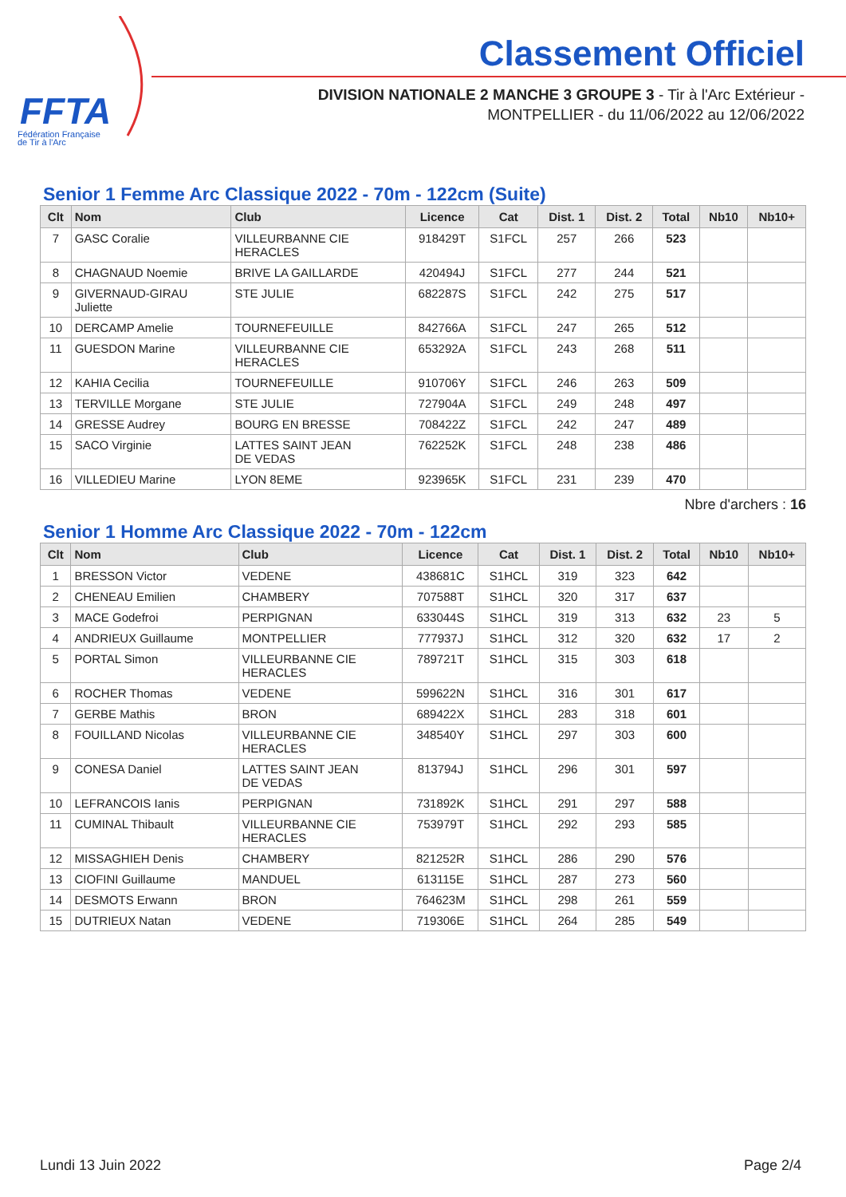FFTA
Fédération Française
de Tir à l'Arc
Classement Officiel
DIVISION NATIONALE 2 MANCHE 3 GROUPE 3 - Tir à l'Arc Extérieur -
MONTPELLIER - du 11/06/2022 au 12/06/2022
Senior 1 Femme Arc Classique 2022 - 70m - 122cm (Suite)
| Clt | Nom | Club | Licence | Cat | Dist. 1 | Dist. 2 | Total | Nb10 | Nb10+ |
| --- | --- | --- | --- | --- | --- | --- | --- | --- | --- |
| 7 | GASC Coralie | VILLEURBANNE CIE HERACLES | 918429T | S1FCL | 257 | 266 | 523 | | |
| 8 | CHAGNAUD Noemie | BRIVE LA GAILLARDE | 420494J | S1FCL | 277 | 244 | 521 | | |
| 9 | GIVERNAUD-GIRAU Juliette | STE JULIE | 682287S | S1FCL | 242 | 275 | 517 | | |
| 10 | DERCAMP Amelie | TOURNEFEUILLE | 842766A | S1FCL | 247 | 265 | 512 | | |
| 11 | GUESDON Marine | VILLEURBANNE CIE HERACLES | 653292A | S1FCL | 243 | 268 | 511 | | |
| 12 | KAHIA Cecilia | TOURNEFEUILLE | 910706Y | S1FCL | 246 | 263 | 509 | | |
| 13 | TERVILLE Morgane | STE JULIE | 727904A | S1FCL | 249 | 248 | 497 | | |
| 14 | GRESSE Audrey | BOURG EN BRESSE | 708422Z | S1FCL | 242 | 247 | 489 | | |
| 15 | SACO Virginie | LATTES SAINT JEAN DE VEDAS | 762252K | S1FCL | 248 | 238 | 486 | | |
| 16 | VILLEDIEU Marine | LYON 8EME | 923965K | S1FCL | 231 | 239 | 470 | | |
Nbre d'archers : 16
Senior 1 Homme Arc Classique 2022 - 70m - 122cm
| Clt | Nom | Club | Licence | Cat | Dist. 1 | Dist. 2 | Total | Nb10 | Nb10+ |
| --- | --- | --- | --- | --- | --- | --- | --- | --- | --- |
| 1 | BRESSON Victor | VEDENE | 438681C | S1HCL | 319 | 323 | 642 | | |
| 2 | CHENEAU Emilien | CHAMBERY | 707588T | S1HCL | 320 | 317 | 637 | | |
| 3 | MACE Godefroi | PERPIGNAN | 633044S | S1HCL | 319 | 313 | 632 | 23 | 5 |
| 4 | ANDRIEUX Guillaume | MONTPELLIER | 777937J | S1HCL | 312 | 320 | 632 | 17 | 2 |
| 5 | PORTAL Simon | VILLEURBANNE CIE HERACLES | 789721T | S1HCL | 315 | 303 | 618 | | |
| 6 | ROCHER Thomas | VEDENE | 599622N | S1HCL | 316 | 301 | 617 | | |
| 7 | GERBE Mathis | BRON | 689422X | S1HCL | 283 | 318 | 601 | | |
| 8 | FOUILLAND Nicolas | VILLEURBANNE CIE HERACLES | 348540Y | S1HCL | 297 | 303 | 600 | | |
| 9 | CONESA Daniel | LATTES SAINT JEAN DE VEDAS | 813794J | S1HCL | 296 | 301 | 597 | | |
| 10 | LEFRANCOIS Ianis | PERPIGNAN | 731892K | S1HCL | 291 | 297 | 588 | | |
| 11 | CUMINAL Thibault | VILLEURBANNE CIE HERACLES | 753979T | S1HCL | 292 | 293 | 585 | | |
| 12 | MISSAGHIEH Denis | CHAMBERY | 821252R | S1HCL | 286 | 290 | 576 | | |
| 13 | CIOFINI Guillaume | MANDUEL | 613115E | S1HCL | 287 | 273 | 560 | | |
| 14 | DESMOTS Erwann | BRON | 764623M | S1HCL | 298 | 261 | 559 | | |
| 15 | DUTRIEUX Natan | VEDENE | 719306E | S1HCL | 264 | 285 | 549 | | |
Lundi 13 Juin 2022 Page 2/4